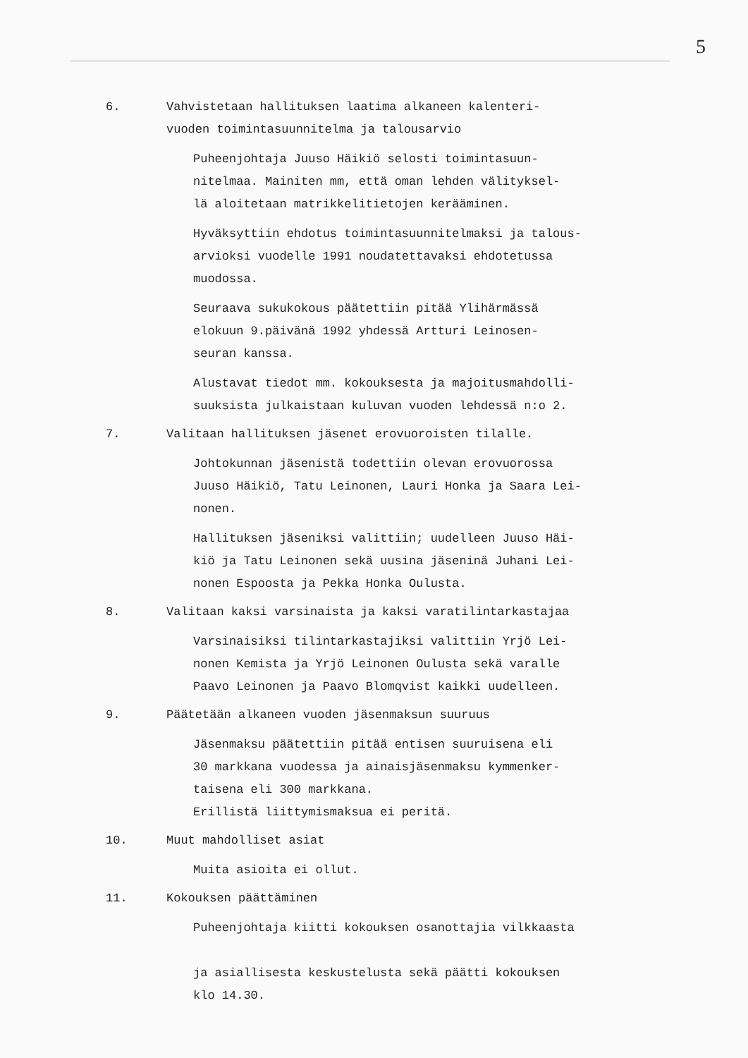5
6. Vahvistetaan hallituksen laatima alkaneen kalenteri-
vuoden toimintasuunnitelma ja talousarvio
Puheenjohtaja Juuso Häikiö selosti toimintasuun-
nitelmaa. Mainiten mm, että oman lehden välityksel-
lä aloitetaan matrikkelitietojen kerääminen.
Hyväksyttiin ehdotus toimintasuunnitelmaksi ja talous-
arvioksi vuodelle 1991 noudatettavaksi ehdotetussa
muodossa.
Seuraava sukukokous päätettiin pitää Ylihärmässä
elokuun 9.päivänä 1992 yhdessä Artturi Leinosen-
seuran kanssa.
Alustavat tiedot mm. kokouksesta ja majoitusmahdolli-
suuksista julkaistaan kuluvan vuoden lehdessä n:o 2.
7. Valitaan hallituksen jäsenet erovuoroisten tilalle.
Johtokunnan jäsenistä todettiin olevan erovuorossa
Juuso Häikiö, Tatu Leinonen, Lauri Honka ja Saara Lei-
nonen.
Hallituksen jäseniksi valittiin; uudelleen Juuso Häi-
kiö ja Tatu Leinonen sekä uusina jäseninä Juhani Lei-
nonen Espoosta ja Pekka Honka Oulusta.
8. Valitaan kaksi varsinaista ja kaksi varatilintarkastajaa
Varsinaisiksi tilintarkastajiksi valittiin Yrjö Lei-
nonen Kemista ja Yrjö Leinonen Oulusta sekä varalle
Paavo Leinonen ja Paavo Blomqvist kaikki uudelleen.
9. Päätetään alkaneen vuoden jäsenmaksun suuruus
Jäsenmaksu päätettiin pitää entisen suuruisena eli
30 markkana vuodessa ja ainaisjäsenmaksu kymmenker-
taisena eli 300 markkana.
Erillistä liittymismaksua ei peritä.
10. Muut mahdolliset asiat
Muita asioita ei ollut.
11. Kokouksen päättäminen
Puheenjohtaja kiitti kokouksen osanottajia vilkkaasta
ja asiallisesta keskustelusta sekä päätti kokouksen
klo 14.30.